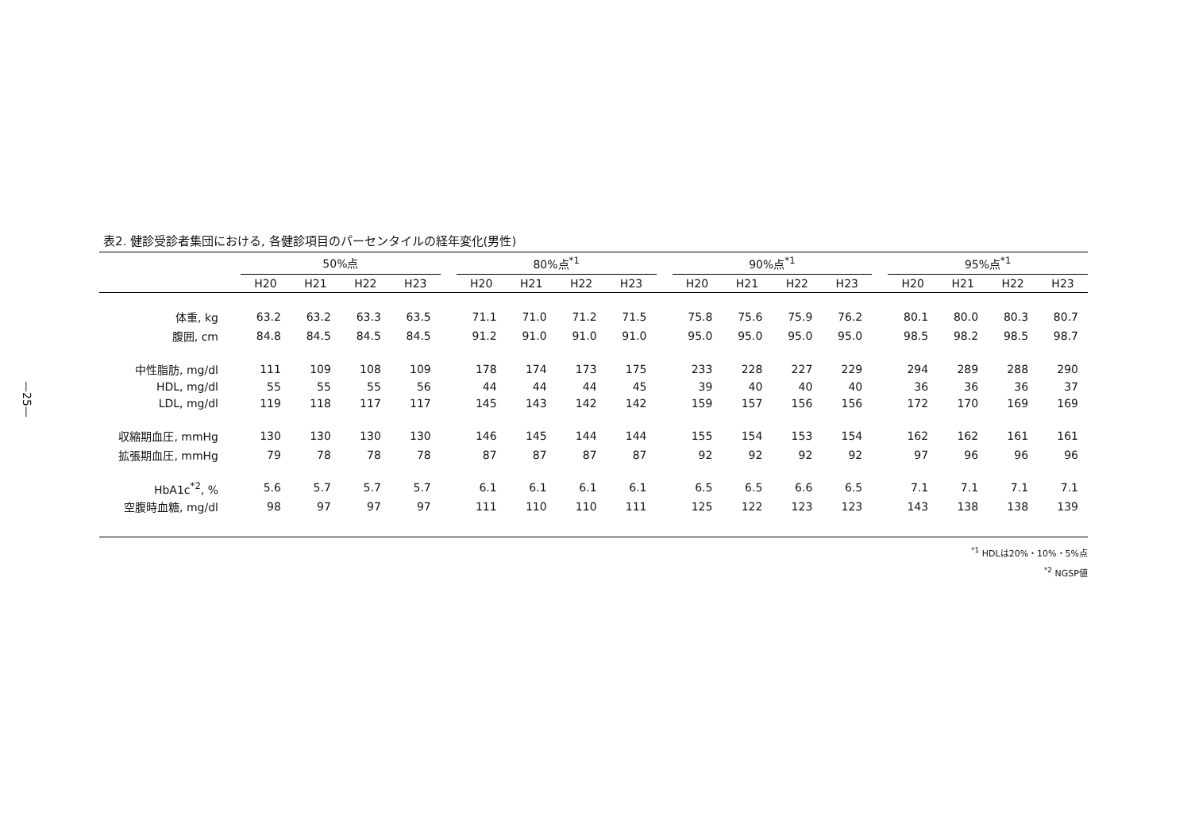—25—
表2. 健診受診者集団における, 各健診項目のパーセンタイルの経年変化(男性)
| | 50%点 | | | | | 80%点<sup>*1</sup> | | | | | 90%点<sup>*1</sup> | | | | | 95%点<sup>*1</sup> | | | |
| --- | --- | --- | --- | --- | --- | --- | --- | --- | --- | --- | --- | --- | --- | --- | --- | --- | --- | --- | --- |
| | H20 | H21 | H22 | H23 | | H20 | H21 | H22 | H23 | | H20 | H21 | H22 | H23 | | H20 | H21 | H22 | H23 |
| 体重, kg | 63.2 | 63.2 | 63.3 | 63.5 | | 71.1 | 71.0 | 71.2 | 71.5 | | 75.8 | 75.6 | 75.9 | 76.2 | | 80.1 | 80.0 | 80.3 | 80.7 |
| 腹囲, cm | 84.8 | 84.5 | 84.5 | 84.5 | | 91.2 | 91.0 | 91.0 | 91.0 | | 95.0 | 95.0 | 95.0 | 95.0 | | 98.5 | 98.2 | 98.5 | 98.7 |
| 中性脂肪, mg/dl | 111 | 109 | 108 | 109 | | 178 | 174 | 173 | 175 | | 233 | 228 | 227 | 229 | | 294 | 289 | 288 | 290 |
| HDL, mg/dl | 55 | 55 | 55 | 56 | | 44 | 44 | 44 | 45 | | 39 | 40 | 40 | 40 | | 36 | 36 | 36 | 37 |
| LDL, mg/dl | 119 | 118 | 117 | 117 | | 145 | 143 | 142 | 142 | | 159 | 157 | 156 | 156 | | 172 | 170 | 169 | 169 |
| 収縮期血圧, mmHg | 130 | 130 | 130 | 130 | | 146 | 145 | 144 | 144 | | 155 | 154 | 153 | 154 | | 162 | 162 | 161 | 161 |
| 拡張期血圧, mmHg | 79 | 78 | 78 | 78 | | 87 | 87 | 87 | 87 | | 92 | 92 | 92 | 92 | | 97 | 96 | 96 | 96 |
| HbA1c<sup>*2</sup>, % | 5.6 | 5.7 | 5.7 | 5.7 | | 6.1 | 6.1 | 6.1 | 6.1 | | 6.5 | 6.5 | 6.6 | 6.5 | | 7.1 | 7.1 | 7.1 | 7.1 |
| 空腹時血糖, mg/dl | 98 | 97 | 97 | 97 | | 111 | 110 | 110 | 111 | | 125 | 122 | 123 | 123 | | 143 | 138 | 138 | 139 |
<sup>*1</sup> HDLは20%・10%・5%点
<sup>*2</sup> NGSP値